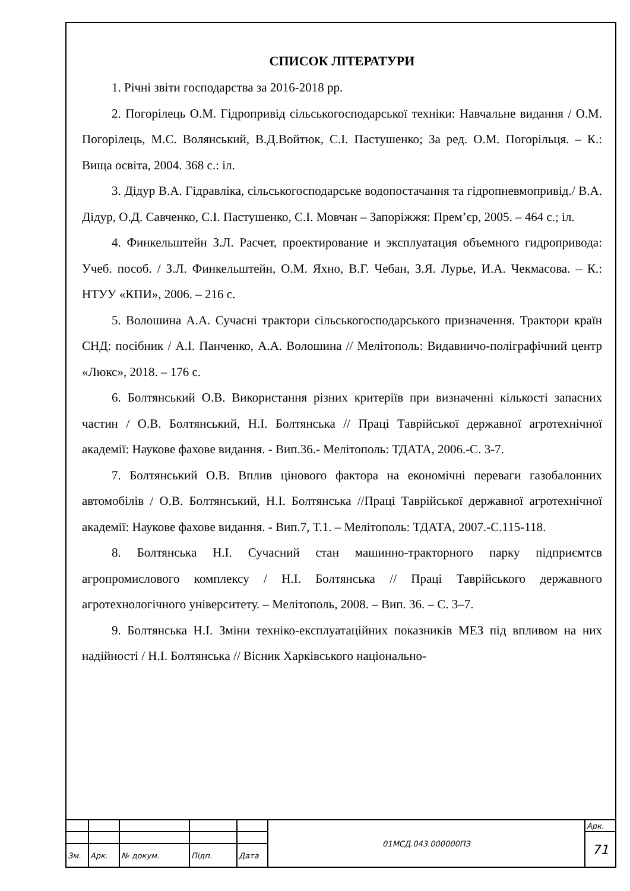СПИСОК ЛІТЕРАТУРИ
1. Річні звіти господарства за 2016-2018 рр.
2. Погорілець О.М. Гідропривід сільськогосподарської техніки: Навчальне видання / О.М. Погорілець, М.С. Волянський, В.Д.Войтюк, С.І. Пастушенко; За ред. О.М. Погорільця. – К.: Вища освіта, 2004. 368 с.: іл.
3. Дідур В.А. Гідравліка, сільськогосподарське водопостачання та гідропневмопривід./ В.А. Дідур, О.Д. Савченко, С.І. Пастушенко, С.І. Мовчан – Запоріжжя: Прем’єр, 2005. – 464 с.; іл.
4. Финкельштейн З.Л. Расчет, проектирование и эксплуатация объемного гидропривода: Учеб. пособ. / З.Л. Финкельштейн, О.М. Яхно, В.Г. Чебан, З.Я. Лурье, И.А. Чекмасова. – К.: НТУУ «КПИ», 2006. – 216 с.
5. Волошина А.А. Сучасні трактори сільськогосподарського призначення. Трактори країн СНД: посібник / А.І. Панченко, А.А. Волошина // Мелітополь: Видавничо-поліграфічний центр «Люкс», 2018. – 176 с.
6. Болтянський О.В. Використання різних критеріїв при визначенні кількості запасних частин / О.В. Болтянський, Н.І. Болтянська // Праці Таврійської державної агротехнічної академії: Наукове фахове видання. - Вип.36.- Мелітополь: ТДАТА, 2006.-С. 3-7.
7. Болтянський О.В. Вплив цінового фактора на економічні переваги газобалонних автомобілів / О.В. Болтянський, Н.І. Болтянська //Праці Таврійської державної агротехнічної академії: Наукове фахове видання. - Вип.7, Т.1. – Мелітополь: ТДАТА, 2007.-С.115-118.
8. Болтянська Н.І. Сучасний стан машинно-тракторного парку підприємтсв агропромислового комплексу / Н.І. Болтянська // Праці Таврійського державного агротехнологічного університету. – Мелітополь, 2008. – Вип. 36. – С. 3–7.
9. Болтянська Н.І. Зміни техніко-експлуатаційних показників МЕЗ під впливом на них надійності / Н.І. Болтянська // Вісник Харківського національно-
| | | | | | 01МСД.043.000000ПЗ | Арк. |
| | | | | | | 71 |
| Зм. | Арк. | № докум. | Підп. | Дата | | |